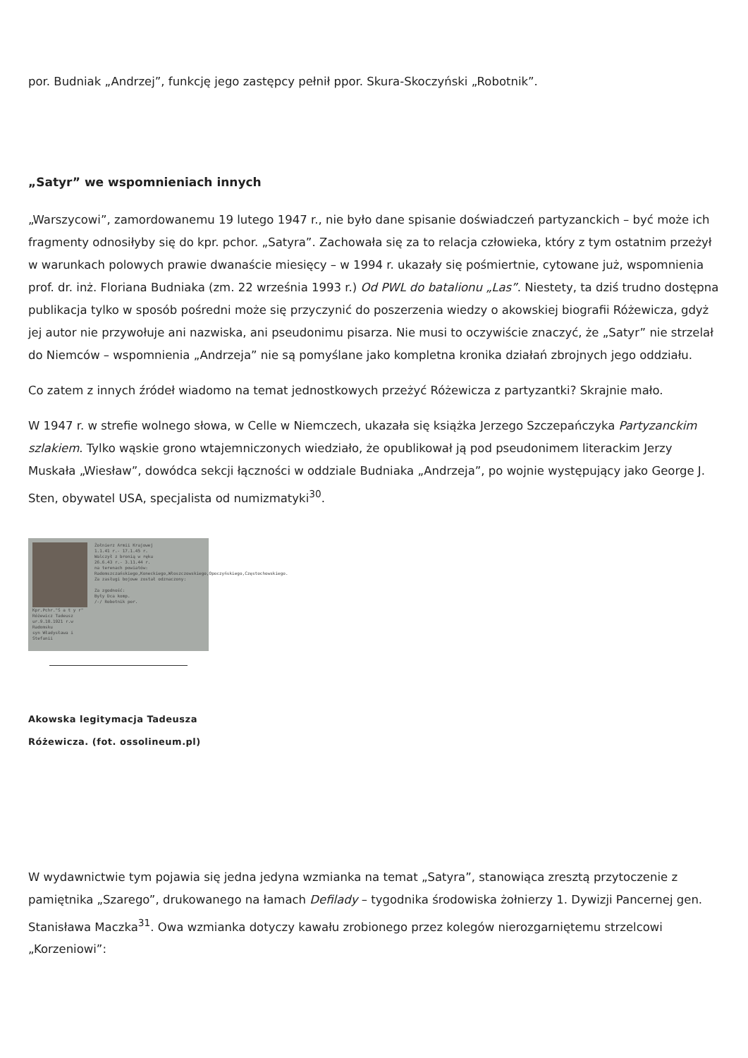por. Budniak „Andrzej”, funkcję jego zastępcy pełnił ppor. Skura-Skoczyński „Robotnik”.
„Satyr” we wspomnieniach innych
„Warszycowi”, zamordowanemu 19 lutego 1947 r., nie było dane spisanie doświadczeń partyzanckich – być może ich fragmenty odnosiłyby się do kpr. pchor. „Satyra”. Zachowała się za to relacja człowieka, który z tym ostatnim przeżył w warunkach polowych prawie dwanaście miesięcy – w 1994 r. ukazały się pośmiertnie, cytowane już, wspomnienia prof. dr. inż. Floriana Budniaka (zm. 22 września 1993 r.) Od PWL do batalionu „Las”. Niestety, ta dziś trudno dostępna publikacja tylko w sposób pośredni może się przyczynić do poszerzenia wiedzy o akowskiej biografii Różewicza, gdyż jej autor nie przywołuje ani nazwiska, ani pseudonimu pisarza. Nie musi to oczywiście znaczyć, że „Satyr” nie strzelał do Niemców – wspomnienia „Andrzeja” nie są pomyślane jako kompletna kronika działań zbrojnych jego oddziału.
Co zatem z innych źródeł wiadomo na temat jednostkowych przeżyć Różewicza z partyzantki? Skrajnie mało.
W 1947 r. w strefie wolnego słowa, w Celle w Niemczech, ukazała się książka Jerzego Szczepańczyka Partyzanckim szlakiem. Tylko wąskie grono wtajemniczonych wiedziało, że opublikował ją pod pseudonimem literackim Jerzy Muskała „Wiesław”, dowódca sekcji łączności w oddziale Budniaka „Andrzeja”, po wojnie występujący jako George J. Sten, obywatel USA, specjalista od numizmatyki<sup>30</sup>.
Kpr.Pchr."S a t y r"
Różewicz Tadeusz
ur.9.10.1921 r.w Radomsku
syn Władysława i Stefanii
Żołnierz Armii Krajowej
1.1.41 r.- 17.1.45 r.
Walczył z bronią w ręku
26.6.43 r.- 3.11.44 r.
na terenach powiatów:
Radomszczańskiego,Koneckiego,Włoszczowskiego,Opoczyńskiego,Częstochowskiego.
Za zasługi bojowe został odznaczony:
Za zgodność:
Były Dca komp.
/-/ Robotnik por.
Akowska legitymacja Tadeusza Różewicza. (fot. ossolineum.pl)
W wydawnictwie tym pojawia się jedna jedyna wzmianka na temat „Satyra”, stanowiąca zresztą przytoczenie z pamiętnika „Szarego”, drukowanego na łamach Defilady – tygodnika środowiska żołnierzy 1. Dywizji Pancernej gen. Stanisława Maczka<sup>31</sup>. Owa wzmianka dotyczy kawału zrobionego przez kolegów nierozgarniętemu strzelcowi „Korzeniowi”: